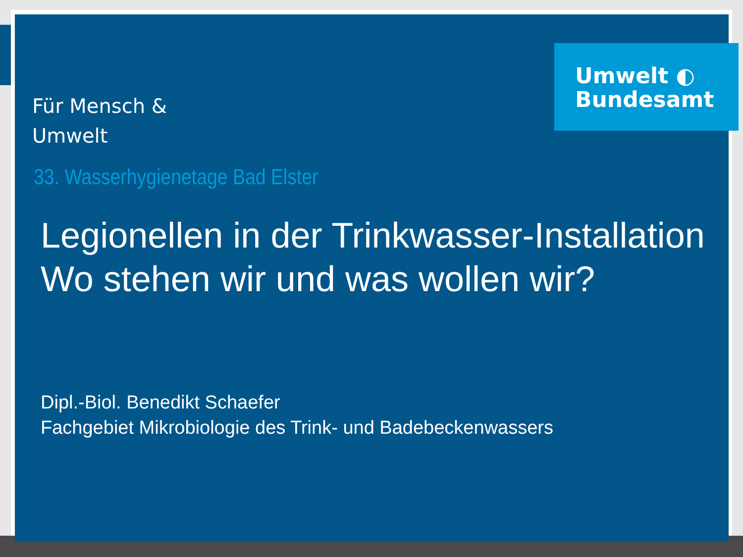Umwelt ◐
Bundesamt
Für Mensch &
Umwelt
33. Wasserhygienetage Bad Elster
Legionellen in der Trinkwasser-Installation
Wo stehen wir und was wollen wir?
Dipl.-Biol. Benedikt Schaefer
Fachgebiet Mikrobiologie des Trink- und Badebeckenwassers